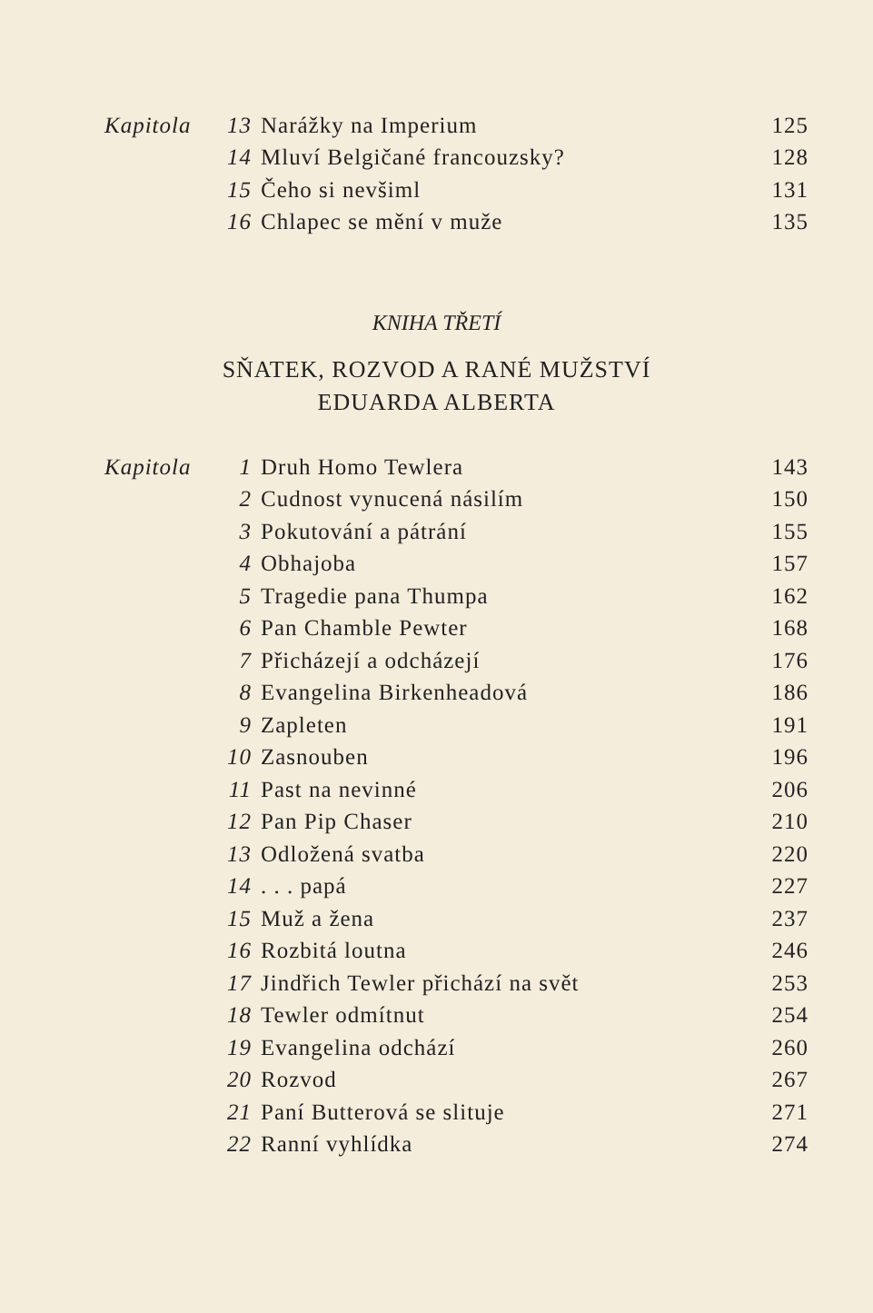| Kapitola | 13 | Narážky na Imperium | 125 |
| | 14 | Mluví Belgičané francouzsky? | 128 |
| | 15 | Čeho si nevšiml | 131 |
| | 16 | Chlapec se mění v muže | 135 |
KNIHA TŘETÍ
SŇATEK, ROZVOD A RANÉ MUŽSTVÍ
EDUARDA ALBERTA
| Kapitola | 1 | Druh Homo Tewlera | 143 |
| | 2 | Cudnost vynucená násilím | 150 |
| | 3 | Pokutování a pátrání | 155 |
| | 4 | Obhajoba | 157 |
| | 5 | Tragedie pana Thumpa | 162 |
| | 6 | Pan Chamble Pewter | 168 |
| | 7 | Přicházejí a odcházejí | 176 |
| | 8 | Evangelina Birkenheadová | 186 |
| | 9 | Zapleten | 191 |
| | 10 | Zasnouben | 196 |
| | 11 | Past na nevinné | 206 |
| | 12 | Pan Pip Chaser | 210 |
| | 13 | Odložená svatba | 220 |
| | 14 | . . . papá | 227 |
| | 15 | Muž a žena | 237 |
| | 16 | Rozbitá loutna | 246 |
| | 17 | Jindřich Tewler přichází na svět | 253 |
| | 18 | Tewler odmítnut | 254 |
| | 19 | Evangelina odchází | 260 |
| | 20 | Rozvod | 267 |
| | 21 | Paní Butterová se slituje | 271 |
| | 22 | Ranní vyhlídka | 274 |